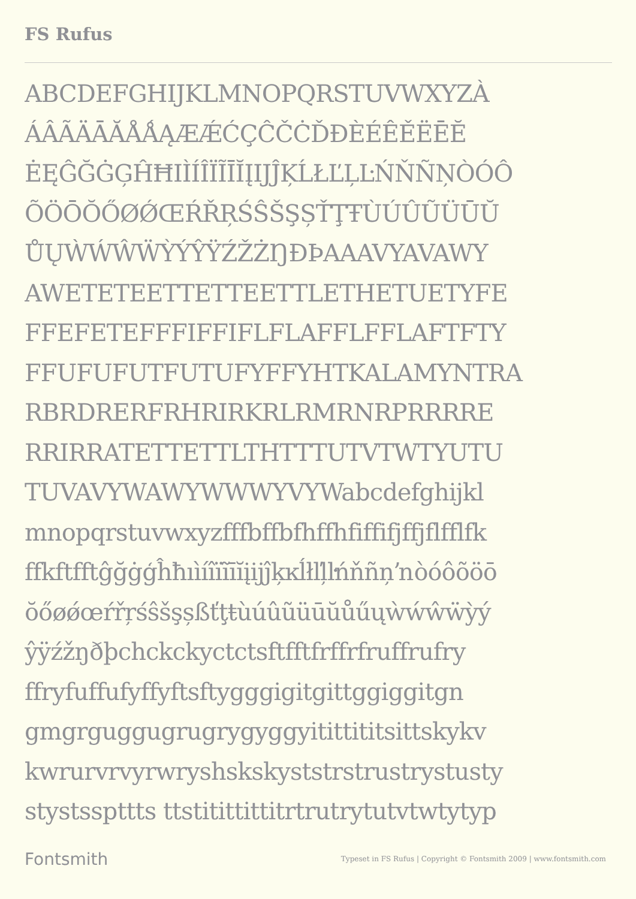FS Rufus
ABCDEFGHIJKLMNOPQRSTUVWXYZÀ
ÁÂÃÄĀĂÅǺĄÆǼĆÇĈČĊĎĐÈÉÊĚËĒĔ
ĖĘĜĞĠĢĤĦIÌÍÎÏĨĪĬĮIJĴĶĹŁĽĻĿŃŇÑŅÒÓÔ
ÕÖŌŎŐØǾŒŔŘŖŚŜŠŞȘŤŢŦÙÚÛŨÜŪŬ
ŮŲẀẂŴẄỲÝŶŸŹŽŻŊÐÞAAAVYAVAWY
AWETETEETTETTEETTLETHETUETYFE
FFEFETEFFFIFFIFLFLAFFLFFLAFTFTY
FFUFUFUTFUTUFYFFYHTKALAMYNTRA
RBRDRERFRHRIRKRLRMRNRPRRRRE
RRIRRATETTETTLTHTTTUTVTWTYUTU
TUVAVYWAWYWWWYVYWabcdefghijkl
mnopqrstuvwxyzfffbffbfhffhfiffifjffjflfflfk
ffkftfftĝğġģĥħıìíîïĩīĭįijĵķĸĺłľļŀńňñņŉòóôõöō
ŏőøǿœŕřŗśŝšşșßťţŧùúûũüūŭůűųẁẃŵẅỳý
ŷÿźžŋðþchckckyctctsftfftfrffrfruffrufry
ffryfuffufyffyftsftygggigitgittggiggitgn
gmgrguggugrugrygyggyitittititsittskykv
kwrurvrvyrwryshskskyststrstrustrystusty
stystsspttts ttstitittittitrtrutrytutvtwtytyp
Fontsmith Typeset in FS Rufus | Copyright © Fontsmith 2009 | www.fontsmith.com